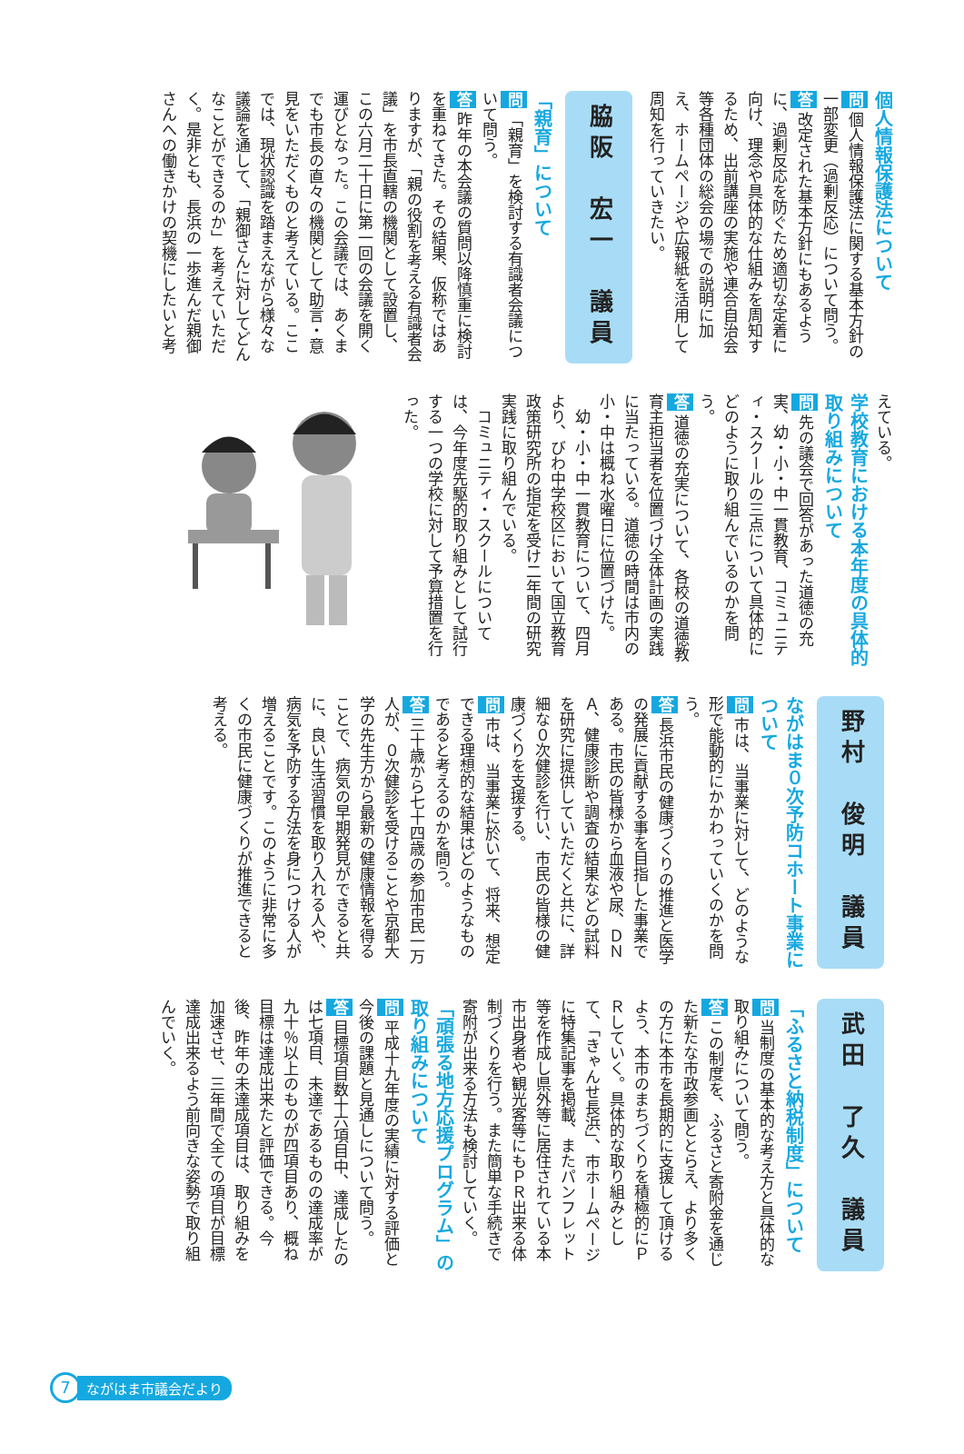個人情報保護法について
問個人情報保護法に関する基本方針の一部変更（過剰反応）について問う。
答改定された基本方針にもあるように、過剰反応を防ぐため適切な定着に向け、理念や具体的な仕組みを周知するため、出前講座の実施や連合自治会等各種団体の総会の場での説明に加え、ホームページや広報紙を活用して周知を行っていきたい。
脇阪　宏一　議員
「親育」について
問「親育」を検討する有識者会議について問う。
答昨年の本会議の質問以降慎重に検討を重ねてきた。その結果、仮称ではありますが、「親の役割を考える有識者会議」を市長直轄の機関として設置し、この六月二十日に第一回の会議を開く運びとなった。この会議では、あくまでも市長の直々の機関として助言・意見をいただくものと考えている。ここでは、現状認識を踏まえながら様々な議論を通して、「親御さんに対してどんなことができるのか」を考えていただく。是非とも、長浜の一歩進んだ親御さんへの働きかけの契機にしたいと考
えている。
学校教育における本年度の具体的取り組みについて
問先の議会で回答があった道徳の充実、幼・小・中一貫教育、コミュニティ・スクールの三点について具体的にどのように取り組んでいるのかを問う。
答道徳の充実について、各校の道徳教育主担当者を位置づけ全体計画の実践に当たっている。道徳の時間は市内の小・中は概ね水曜日に位置づけた。
　幼・小・中一貫教育について、四月より、びわ中学校区において国立教育政策研究所の指定を受け二年間の研究実践に取り組んでいる。
　コミュニティ・スクールについては、今年度先駆的取り組みとして試行する一つの学校に対して予算措置を行った。
野村　俊明　議員
ながはま０次予防コホート事業について
問市は、当事業に対して、どのような形で能動的にかかわっていくのかを問う。
答長浜市民の健康づくりの推進と医学の発展に貢献する事を目指した事業である。市民の皆様から血液や尿、ＤＮＡ、健康診断や調査の結果などの試料を研究に提供していただくと共に、詳細な０次健診を行い、市民の皆様の健康づくりを支援する。
問市は、当事業に於いて、将来、想定できる理想的な結果はどのようなものであると考えるのかを問う。
答三十歳から七十四歳の参加市民一万人が、０次健診を受けることや京都大学の先生方から最新の健康情報を得ることで、病気の早期発見ができると共に、良い生活習慣を取り入れる人や、病気を予防する方法を身につける人が増えることです。このように非常に多くの市民に健康づくりが推進できると考える。
武田　了久　議員
「ふるさと納税制度」について
問当制度の基本的な考え方と具体的な取り組みについて問う。
答この制度を、ふるさと寄附金を通じた新たな市政参画ととらえ、より多くの方に本市を長期的に支援して頂けるよう、本市のまちづくりを積極的にＰＲしていく。具体的な取り組みとして、「きゃんせ長浜」、市ホームページに特集記事を掲載、またパンフレット等を作成し県外等に居住されている本市出身者や観光客等にもＰＲ出来る体制づくりを行う。また簡単な手続きで寄附が出来る方法も検討していく。
「頑張る地方応援プログラム」の取り組みについて
問平成十九年度の実績に対する評価と今後の課題と見通しについて問う。
答目標項目数十六項目中、達成したのは七項目、未達であるものの達成率が九十％以上のものが四項目あり、概ね目標は達成出来たと評価できる。今後、昨年の未達成項目は、取り組みを加速させ、三年間で全ての項目が目標達成出来るよう前向きな姿勢で取り組んでいく。
7
ながはま市議会だより